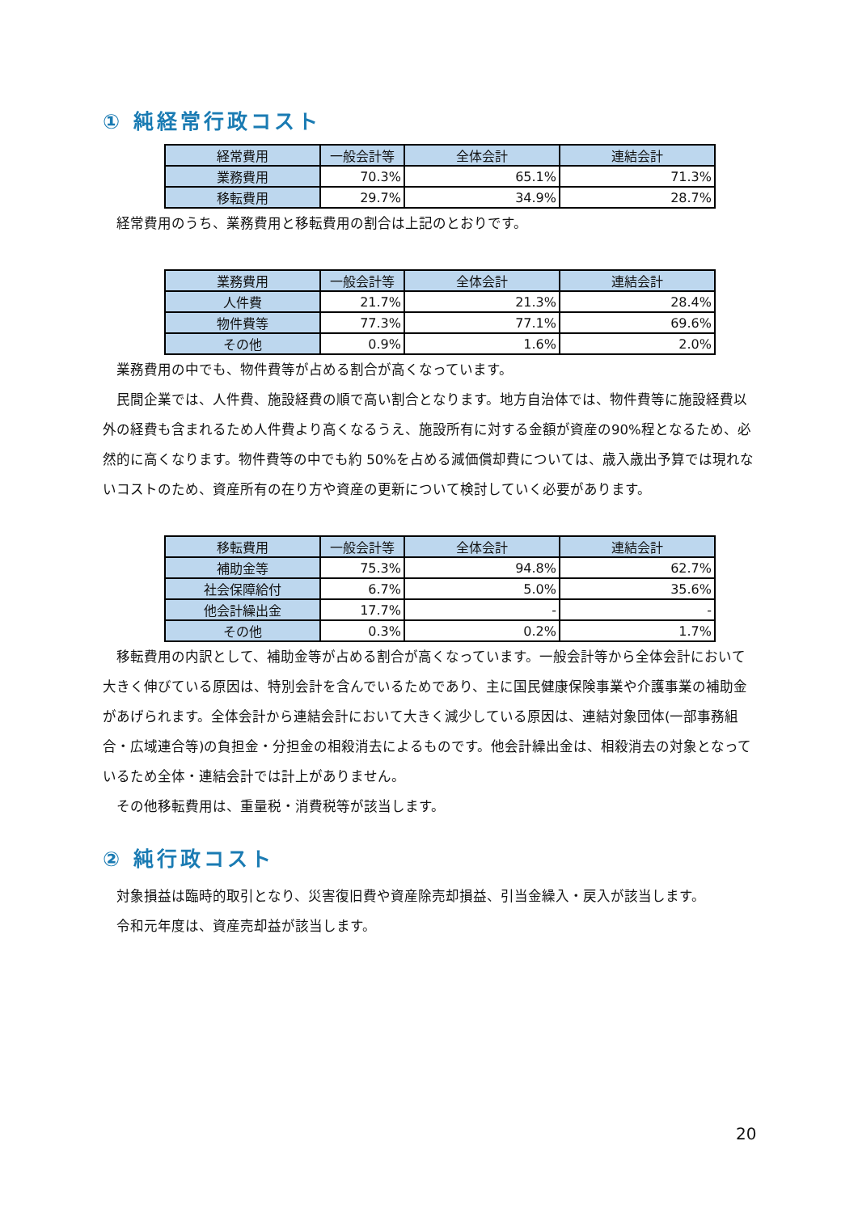① 純経常行政コスト
| 経常費用 | 一般会計等 | 全体会計 | 連結会計 |
| --- | --- | --- | --- |
| 業務費用 | 70.3% | 65.1% | 71.3% |
| 移転費用 | 29.7% | 34.9% | 28.7% |
経常費用のうち、業務費用と移転費用の割合は上記のとおりです。
| 業務費用 | 一般会計等 | 全体会計 | 連結会計 |
| --- | --- | --- | --- |
| 人件費 | 21.7% | 21.3% | 28.4% |
| 物件費等 | 77.3% | 77.1% | 69.6% |
| その他 | 0.9% | 1.6% | 2.0% |
業務費用の中でも、物件費等が占める割合が高くなっています。
民間企業では、人件費、施設経費の順で高い割合となります。地方自治体では、物件費等に施設経費以外の経費も含まれるため人件費より高くなるうえ、施設所有に対する金額が資産の90%程となるため、必然的に高くなります。物件費等の中でも約 50%を占める減価償却費については、歳入歳出予算では現れないコストのため、資産所有の在り方や資産の更新について検討していく必要があります。
| 移転費用 | 一般会計等 | 全体会計 | 連結会計 |
| --- | --- | --- | --- |
| 補助金等 | 75.3% | 94.8% | 62.7% |
| 社会保障給付 | 6.7% | 5.0% | 35.6% |
| 他会計繰出金 | 17.7% | - | - |
| その他 | 0.3% | 0.2% | 1.7% |
移転費用の内訳として、補助金等が占める割合が高くなっています。一般会計等から全体会計において大きく伸びている原因は、特別会計を含んでいるためであり、主に国民健康保険事業や介護事業の補助金があげられます。全体会計から連結会計において大きく減少している原因は、連結対象団体(一部事務組合・広域連合等)の負担金・分担金の相殺消去によるものです。他会計繰出金は、相殺消去の対象となっているため全体・連結会計では計上がありません。
その他移転費用は、重量税・消費税等が該当します。
② 純行政コスト
対象損益は臨時的取引となり、災害復旧費や資産除売却損益、引当金繰入・戻入が該当します。
令和元年度は、資産売却益が該当します。
20